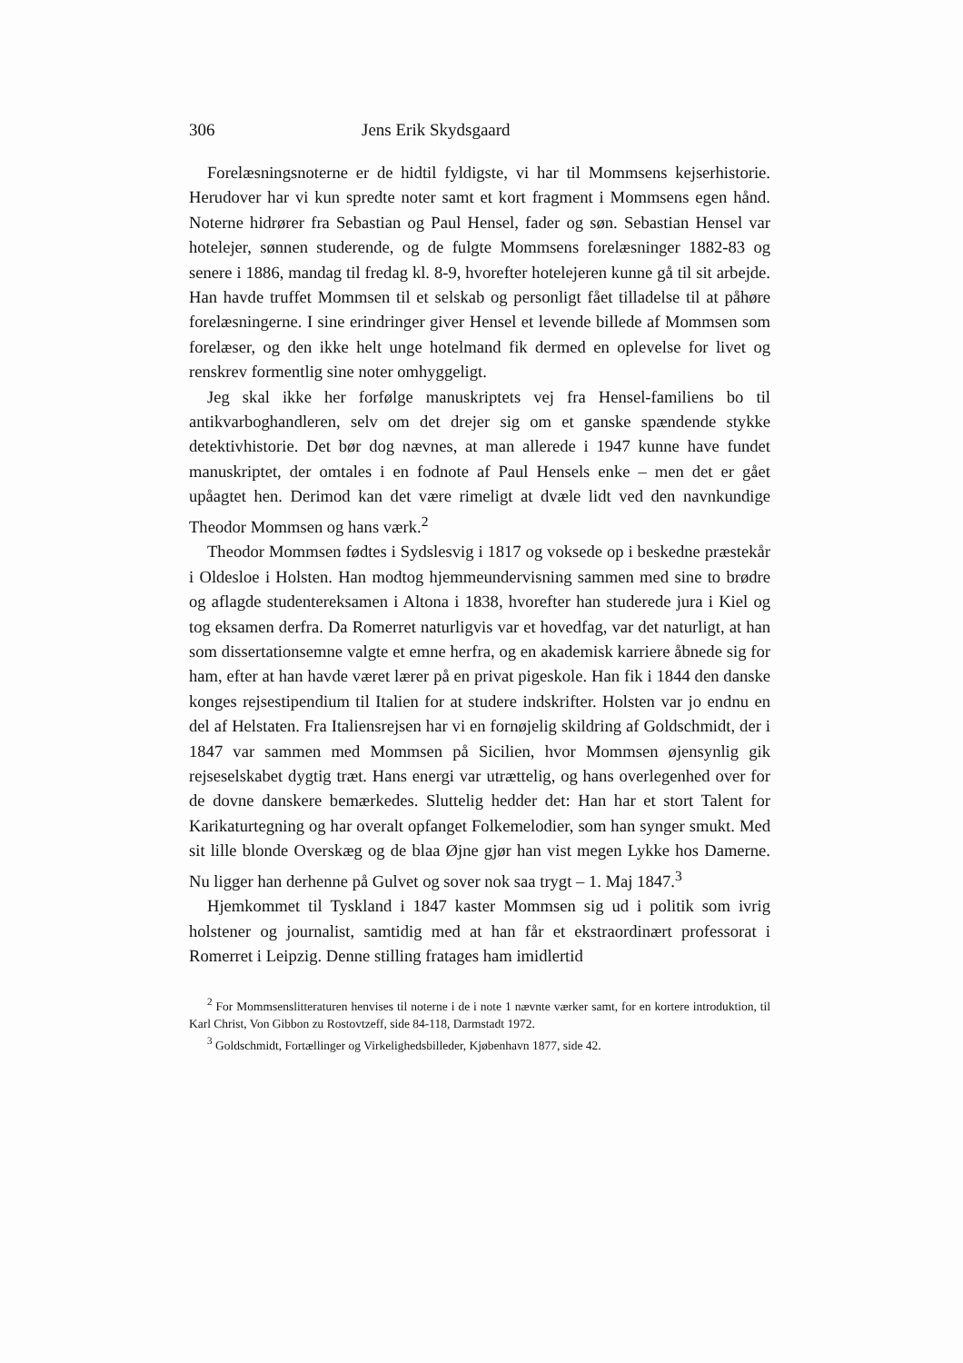306 Jens Erik Skydsgaard
Forelæsningsnoterne er de hidtil fyldigste, vi har til Mommsens kejserhistorie. Herudover har vi kun spredte noter samt et kort fragment i Mommsens egen hånd. Noterne hidrører fra Sebastian og Paul Hensel, fader og søn. Sebastian Hensel var hotelejer, sønnen studerende, og de fulgte Mommsens forelæsninger 1882-83 og senere i 1886, mandag til fredag kl. 8-9, hvorefter hotelejeren kunne gå til sit arbejde. Han havde truffet Mommsen til et selskab og personligt fået tilladelse til at påhøre forelæsningerne. I sine erindringer giver Hensel et levende billede af Mommsen som forelæser, og den ikke helt unge hotelmand fik dermed en oplevelse for livet og renskrev formentlig sine noter omhyggeligt.
Jeg skal ikke her forfølge manuskriptets vej fra Hensel-familiens bo til antikvarboghandleren, selv om det drejer sig om et ganske spændende stykke detektivhistorie. Det bør dog nævnes, at man allerede i 1947 kunne have fundet manuskriptet, der omtales i en fodnote af Paul Hensels enke – men det er gået upåagtet hen. Derimod kan det være rimeligt at dvæle lidt ved den navnkundige Theodor Mommsen og hans værk.<sup>2</sup>
Theodor Mommsen fødtes i Sydslesvig i 1817 og voksede op i beskedne præstekår i Oldesloe i Holsten. Han modtog hjemmeundervisning sammen med sine to brødre og aflagde studentereksamen i Altona i 1838, hvorefter han studerede jura i Kiel og tog eksamen derfra. Da Romerret naturligvis var et hovedfag, var det naturligt, at han som dissertationsemne valgte et emne herfra, og en akademisk karriere åbnede sig for ham, efter at han havde været lærer på en privat pigeskole. Han fik i 1844 den danske konges rejsestipendium til Italien for at studere indskrifter. Holsten var jo endnu en del af Helstaten. Fra Italiensrejsen har vi en fornøjelig skildring af Goldschmidt, der i 1847 var sammen med Mommsen på Sicilien, hvor Mommsen øjensynlig gik rejseselskabet dygtig træt. Hans energi var utrættelig, og hans overlegenhed over for de dovne danskere bemærkedes. Sluttelig hedder det: Han har et stort Talent for Karikaturtegning og har overalt opfanget Folkemelodier, som han synger smukt. Med sit lille blonde Overskæg og de blaa Øjne gjør han vist megen Lykke hos Damerne. Nu ligger han derhenne på Gulvet og sover nok saa trygt – 1. Maj 1847.<sup>3</sup>
Hjemkommet til Tyskland i 1847 kaster Mommsen sig ud i politik som ivrig holstener og journalist, samtidig med at han får et ekstraordinært professorat i Romerret i Leipzig. Denne stilling fratages ham imidlertid
<sup>2</sup> For Mommsenslitteraturen henvises til noterne i de i note 1 nævnte værker samt, for en kortere introduktion, til Karl Christ, Von Gibbon zu Rostovtzeff, side 84-118, Darmstadt 1972.
<sup>3</sup> Goldschmidt, Fortællinger og Virkelighedsbilleder, Kjøbenhavn 1877, side 42.